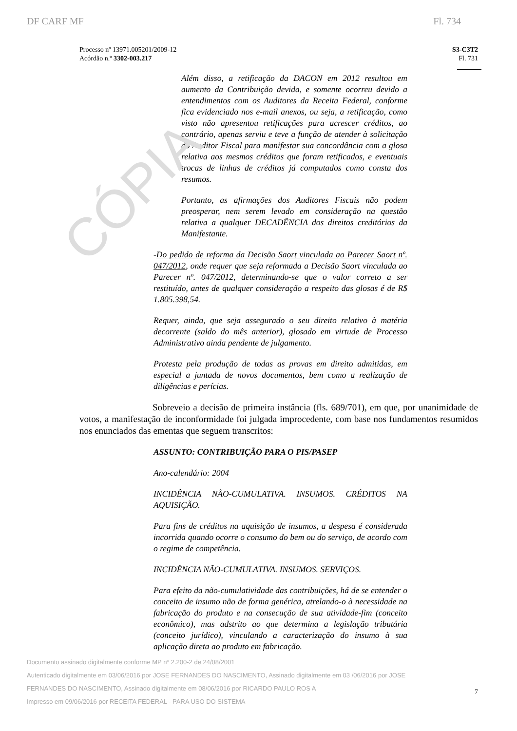CÓPIA
DF CARF MF Fl. 734
Processo nº 13971.005201/2009-12
Acórdão n.º 3302-003.217
S3-C3T2
Fl. 731
Além disso, a retificação da DACON em 2012 resultou em aumento da Contribuição devida, e somente ocorreu devido a entendimentos com os Auditores da Receita Federal, conforme fica evidenciado nos e-mail anexos, ou seja, a retificação, como visto não apresentou retificações para acrescer créditos, ao contrário, apenas serviu e teve a função de atender à solicitação do Auditor Fiscal para manifestar sua concordância com a glosa relativa aos mesmos créditos que foram retificados, e eventuais trocas de linhas de créditos já computados como consta dos resumos.
Portanto, as afirmações dos Auditores Fiscais não podem preosperar, nem serem levado em consideração na questão relativa a qualquer DECADÊNCIA dos direitos creditórios da Manifestante.
-Do pedido de reforma da Decisão Saort vinculada ao Parecer Saort nº. 047/2012, onde requer que seja reformada a Decisão Saort vinculada ao Parecer nº. 047/2012, determinando-se que o valor correto a ser restituído, antes de qualquer consideração a respeito das glosas é de R$ 1.805.398,54.
Requer, ainda, que seja assegurado o seu direito relativo à matéria decorrente (saldo do mês anterior), glosado em virtude de Processo Administrativo ainda pendente de julgamento.
Protesta pela produção de todas as provas em direito admitidas, em especial a juntada de novos documentos, bem como a realização de diligências e perícias.
Sobreveio a decisão de primeira instância (fls. 689/701), em que, por unanimidade de votos, a manifestação de inconformidade foi julgada improcedente, com base nos fundamentos resumidos nos enunciados das ementas que seguem transcritos:
ASSUNTO: CONTRIBUIÇÃO PARA O PIS/PASEP
Ano-calendário: 2004
INCIDÊNCIA NÃO-CUMULATIVA. INSUMOS. CRÉDITOS NA AQUISIÇÃO.
Para fins de créditos na aquisição de insumos, a despesa é considerada incorrida quando ocorre o consumo do bem ou do serviço, de acordo com o regime de competência.
INCIDÊNCIA NÃO-CUMULATIVA. INSUMOS. SERVIÇOS.
Para efeito da não-cumulatividade das contribuições, há de se entender o conceito de insumo não de forma genérica, atrelando-o à necessidade na fabricação do produto e na consecução de sua atividade-fim (conceito econômico), mas adstrito ao que determina a legislação tributária (conceito jurídico), vinculando a caracterização do insumo à sua aplicação direta ao produto em fabricação.
Documento assinado digitalmente conforme MP nº 2.200-2 de 24/08/2001
Autenticado digitalmente em 03/06/2016 por JOSE FERNANDES DO NASCIMENTO, Assinado digitalmente em 03 /06/2016 por JOSE FERNANDES DO NASCIMENTO, Assinado digitalmente em 08/06/2016 por RICARDO PAULO ROS A
Impresso em 09/06/2016 por RECEITA FEDERAL - PARA USO DO SISTEMA
7